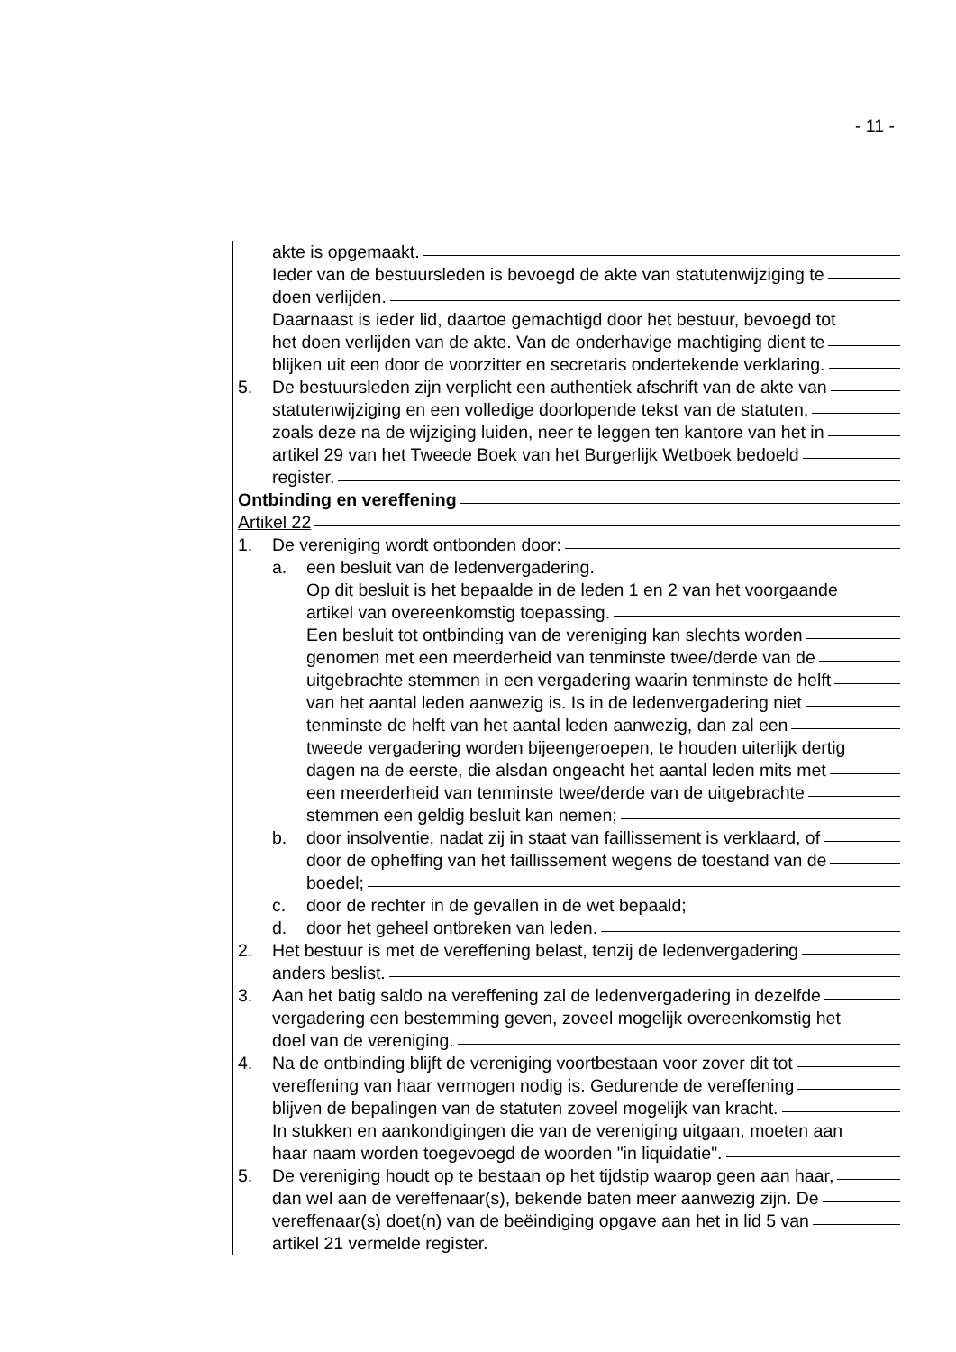- 11 -
akte is opgemaakt.
Ieder van de bestuursleden is bevoegd de akte van statutenwijziging te
doen verlijden.
Daarnaast is ieder lid, daartoe gemachtigd door het bestuur, bevoegd tot
het doen verlijden van de akte. Van de onderhavige machtiging dient te
blijken uit een door de voorzitter en secretaris ondertekende verklaring.
5. De bestuursleden zijn verplicht een authentiek afschrift van de akte van
statutenwijziging en een volledige doorlopende tekst van de statuten,
zoals deze na de wijziging luiden, neer te leggen ten kantore van het in
artikel 29 van het Tweede Boek van het Burgerlijk Wetboek bedoeld
register.
Ontbinding en vereffening
Artikel 22
1. De vereniging wordt ontbonden door:
a. een besluit van de ledenvergadering.
Op dit besluit is het bepaalde in de leden 1 en 2 van het voorgaande
artikel van overeenkomstig toepassing.
Een besluit tot ontbinding van de vereniging kan slechts worden
genomen met een meerderheid van tenminste twee/derde van de
uitgebrachte stemmen in een vergadering waarin tenminste de helft
van het aantal leden aanwezig is. Is in de ledenvergadering niet
tenminste de helft van het aantal leden aanwezig, dan zal een
tweede vergadering worden bijeengeroepen, te houden uiterlijk dertig
dagen na de eerste, die alsdan ongeacht het aantal leden mits met
een meerderheid van tenminste twee/derde van de uitgebrachte
stemmen een geldig besluit kan nemen;
b. door insolventie, nadat zij in staat van faillissement is verklaard, of
door de opheffing van het faillissement wegens de toestand van de
boedel;
c. door de rechter in de gevallen in de wet bepaald;
d. door het geheel ontbreken van leden.
2. Het bestuur is met de vereffening belast, tenzij de ledenvergadering
anders beslist.
3. Aan het batig saldo na vereffening zal de ledenvergadering in dezelfde
vergadering een bestemming geven, zoveel mogelijk overeenkomstig het
doel van de vereniging.
4. Na de ontbinding blijft de vereniging voortbestaan voor zover dit tot
vereffening van haar vermogen nodig is. Gedurende de vereffening
blijven de bepalingen van de statuten zoveel mogelijk van kracht.
In stukken en aankondigingen die van de vereniging uitgaan, moeten aan
haar naam worden toegevoegd de woorden "in liquidatie".
5. De vereniging houdt op te bestaan op het tijdstip waarop geen aan haar,
dan wel aan de vereffenaar(s), bekende baten meer aanwezig zijn. De
vereffenaar(s) doet(n) van de beëindiging opgave aan het in lid 5 van
artikel 21 vermelde register.